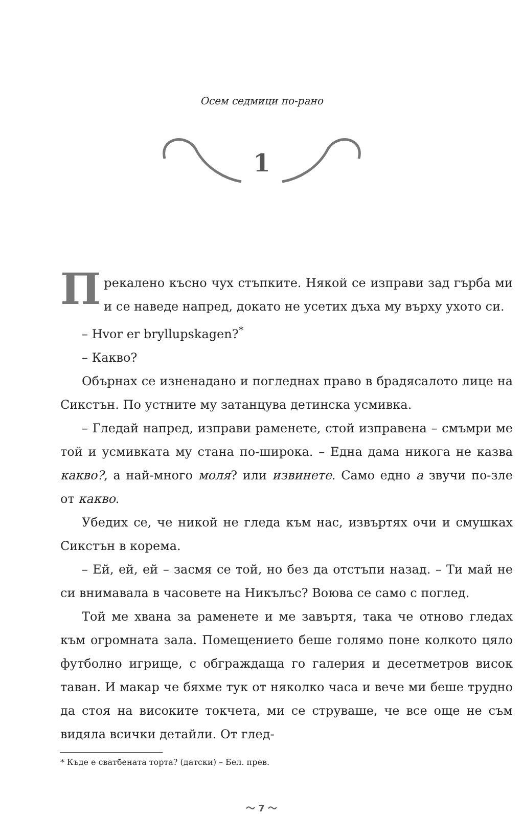Осем седмици по-рано
1
Прекалено късно чух стъпките. Някой се изправи зад гърба ми и се наведе напред, докато не усетих дъха му върху ухото си.
– Hvor er bryllupskagen?<sup>*</sup>
– Какво?
Обърнах се изненадано и погледнах право в брадясалото лице на Сикстън. По устните му затанцува детинска усмивка.
– Гледай напред, изправи раменете, стой изправена – смъмри ме той и усмивката му стана по-широка. – Една дама никога не казва какво?, а най-много моля? или извинете. Само едно а звучи по-зле от какво.
Убедих се, че никой не гледа към нас, извъртях очи и смушках Сикстън в корема.
– Ей, ей, ей – засмя се той, но без да отстъпи назад. – Ти май не си внимавала в часовете на Никълъс? Воюва се само с поглед.
Той ме хвана за раменете и ме завъртя, така че отново гледах към огромната зала. Помещението беше голямо поне колкото цяло футболно игрище, с обграждаща го галерия и десетметров висок таван. И макар че бяхме тук от няколко часа и вече ми беше трудно да стоя на високите токчета, ми се струваше, че все още не съм видяла всички детайли. От глед-
* Къде е сватбената торта? (датски) – Бел. прев.
～ 7 ～